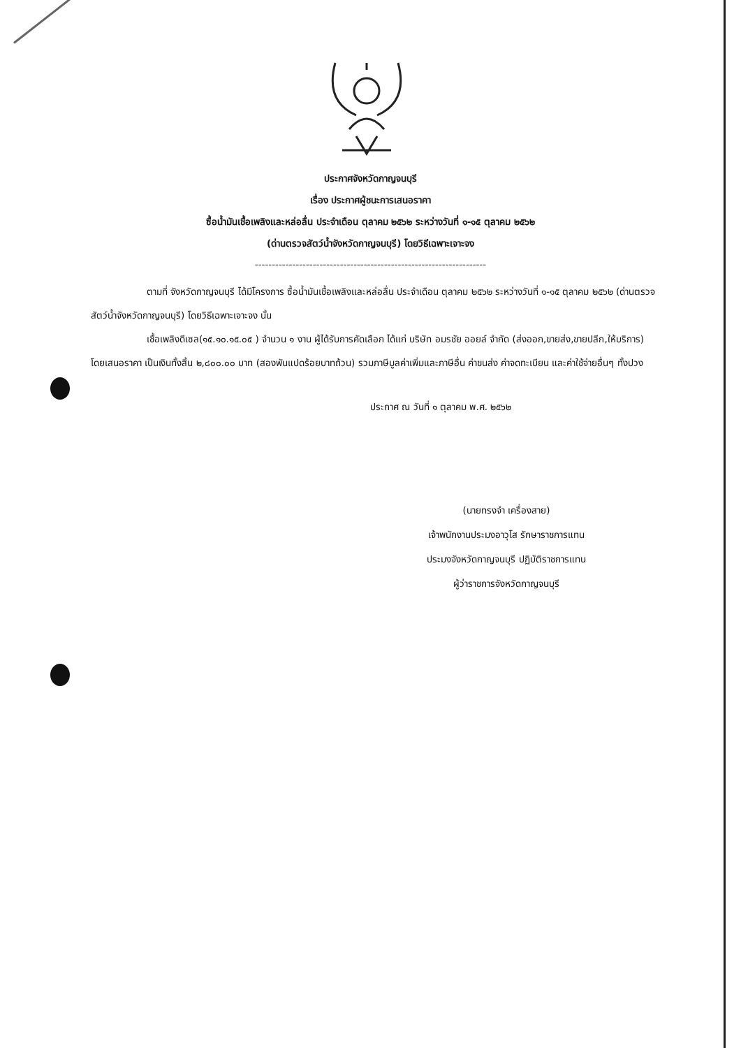ประกาศจังหวัดกาญจนบุรี
เรื่อง ประกาศผู้ชนะการเสนอราคา
ซื้อน้ำมันเชื้อเพลิงและหล่อลื่น ประจำเดือน ตุลาคม ๒๕๖๒ ระหว่างวันที่ ๑-๑๕ ตุลาคม ๒๕๖๒
(ด่านตรวจสัตว์น้ำจังหวัดกาญจนบุรี) โดยวิธีเฉพาะเจาะจง
--------------------------------------------------------------------
ตามที่ จังหวัดกาญจนบุรี ได้มีโครงการ ซื้อน้ำมันเชื้อเพลิงและหล่อลื่น ประจำเดือน ตุลาคม ๒๕๖๒ ระหว่างวันที่ ๑-๑๕ ตุลาคม ๒๕๖๒ (ด่านตรวจสัตว์น้ำจังหวัดกาญจนบุรี) โดยวิธีเฉพาะเจาะจง นั้น
เชื้อเพลิงดีเซล(๑๕.๑๐.๑๕.๐๕ ) จำนวน ๑ งาน ผู้ได้รับการคัดเลือก ได้แก่ บริษัท อมรชัย ออยล์ จำกัด (ส่งออก,ขายส่ง,ขายปลีก,ให้บริการ) โดยเสนอราคา เป็นเงินทั้งสิ้น ๒,๘๐๐.๐๐ บาท (สองพันแปดร้อยบาทถ้วน) รวมภาษีมูลค่าเพิ่มและภาษีอื่น ค่าขนส่ง ค่าจดทะเบียน และค่าใช้จ่ายอื่นๆ ทั้งปวง
ประกาศ ณ วันที่ ๑ ตุลาคม พ.ศ. ๒๕๖๒
(นายทรงจำ เครื่องสาย)
เจ้าพนักงานประมงอาวุโส รักษาราชการแทน
ประมงจังหวัดกาญจนบุรี ปฏิบัติราชการแทน
ผู้ว่าราชการจังหวัดกาญจนบุรี